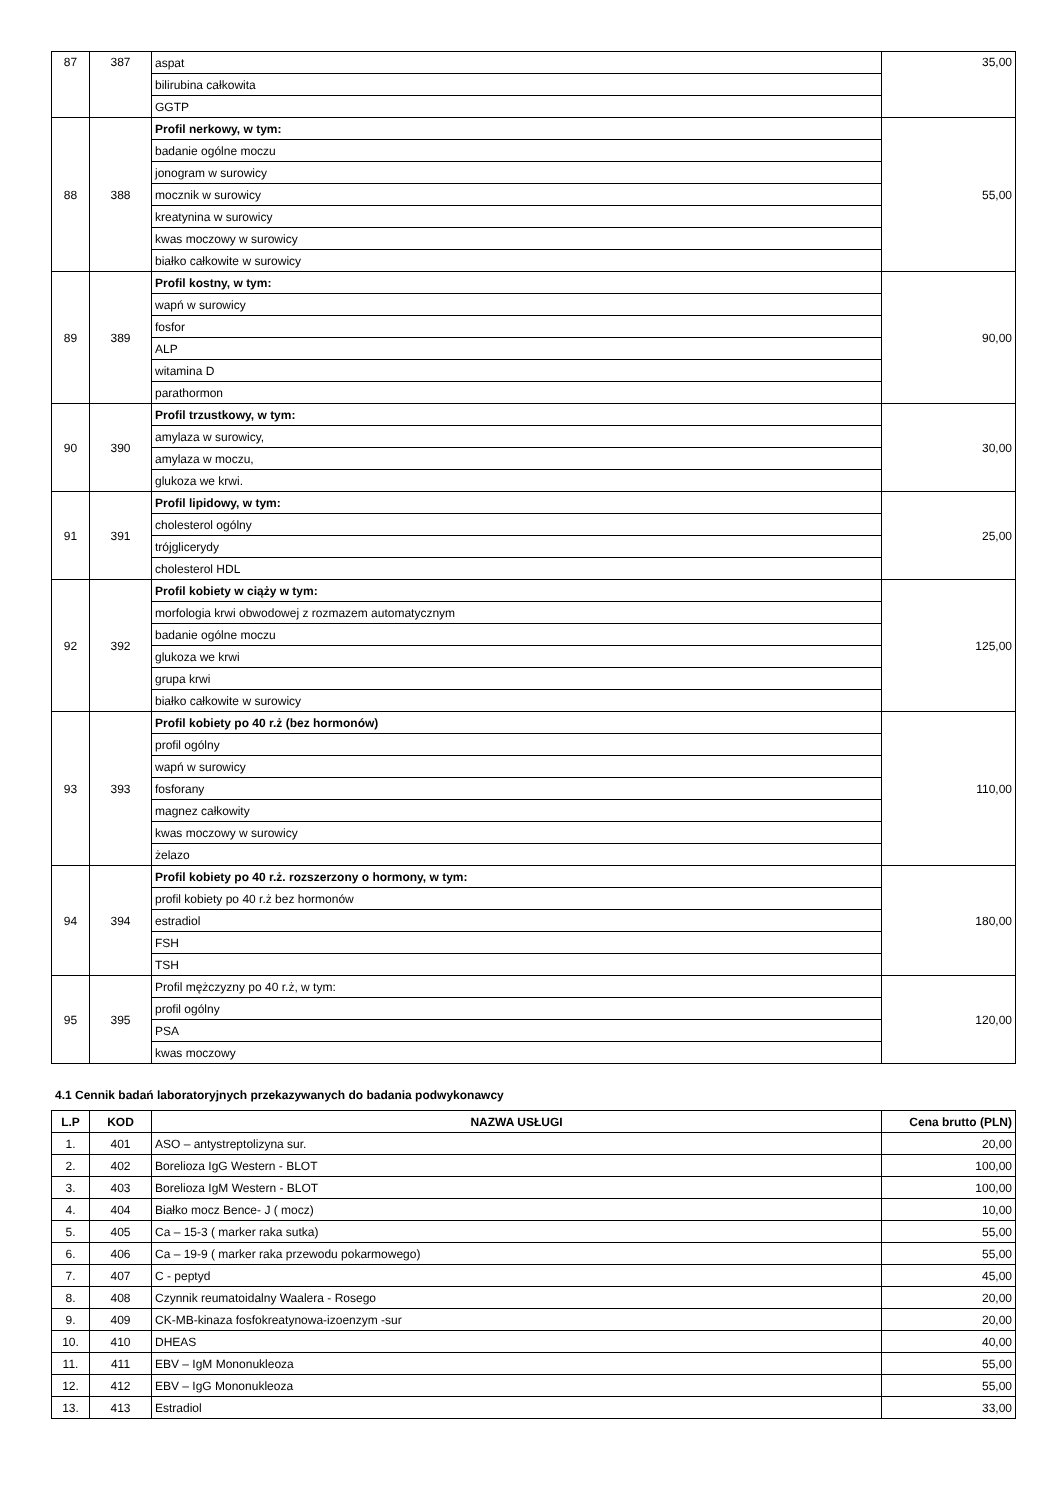| 87 | 387 | aspat | 35,00 |
| | | bilirubina całkowita | |
| | | GGTP | |
| 88 | 388 | Profil nerkowy, w tym: | 55,00 |
| | | badanie ogólne moczu | |
| | | jonogram w surowicy | |
| | | mocznik w surowicy | |
| | | kreatynina w surowicy | |
| | | kwas moczowy w surowicy | |
| | | białko całkowite w surowicy | |
| 89 | 389 | Profil kostny, w tym: | 90,00 |
| | | wapń w surowicy | |
| | | fosfor | |
| | | ALP | |
| | | witamina D | |
| | | parathormon | |
| 90 | 390 | Profil trzustkowy, w tym: | 30,00 |
| | | amylaza w surowicy, | |
| | | amylaza w moczu, | |
| | | glukoza we krwi. | |
| 91 | 391 | Profil lipidowy, w tym: | 25,00 |
| | | cholesterol ogólny | |
| | | trójglicerydy | |
| | | cholesterol HDL | |
| 92 | 392 | Profil kobiety w ciąży w tym: | 125,00 |
| | | morfologia krwi obwodowej z rozmazem automatycznym | |
| | | badanie ogólne moczu | |
| | | glukoza we krwi | |
| | | grupa krwi | |
| | | białko całkowite w surowicy | |
| 93 | 393 | Profil kobiety po 40 r.ż (bez hormonów) | 110,00 |
| | | profil ogólny | |
| | | wapń w surowicy | |
| | | fosforany | |
| | | magnez całkowity | |
| | | kwas moczowy w surowicy | |
| | | żelazo | |
| 94 | 394 | Profil kobiety po 40 r.ż. rozszerzony o hormony, w tym: | 180,00 |
| | | profil kobiety po 40 r.ż bez hormonów | |
| | | estradiol | |
| | | FSH | |
| | | TSH | |
| 95 | 395 | Profil mężczyzny po 40 r.ż, w tym: | 120,00 |
| | | profil ogólny | |
| | | PSA | |
| | | kwas moczowy | |
4.1 Cennik badań laboratoryjnych przekazywanych do badania podwykonawcy
| L.P | KOD | NAZWA USŁUGI | Cena brutto (PLN) |
| --- | --- | --- | --- |
| 1. | 401 | ASO – antystreptolizyna sur. | 20,00 |
| 2. | 402 | Borelioza IgG Western - BLOT | 100,00 |
| 3. | 403 | Borelioza IgM Western - BLOT | 100,00 |
| 4. | 404 | Białko mocz Bence- J ( mocz) | 10,00 |
| 5. | 405 | Ca – 15-3 ( marker raka sutka) | 55,00 |
| 6. | 406 | Ca – 19-9 ( marker raka przewodu pokarmowego) | 55,00 |
| 7. | 407 | C - peptyd | 45,00 |
| 8. | 408 | Czynnik reumatoidalny Waalera - Rosego | 20,00 |
| 9. | 409 | CK-MB-kinaza fosfokreatynowa-izoenzym -sur | 20,00 |
| 10. | 410 | DHEAS | 40,00 |
| 11. | 411 | EBV – IgM Mononukleoza | 55,00 |
| 12. | 412 | EBV – IgG Mononukleoza | 55,00 |
| 13. | 413 | Estradiol | 33,00 |